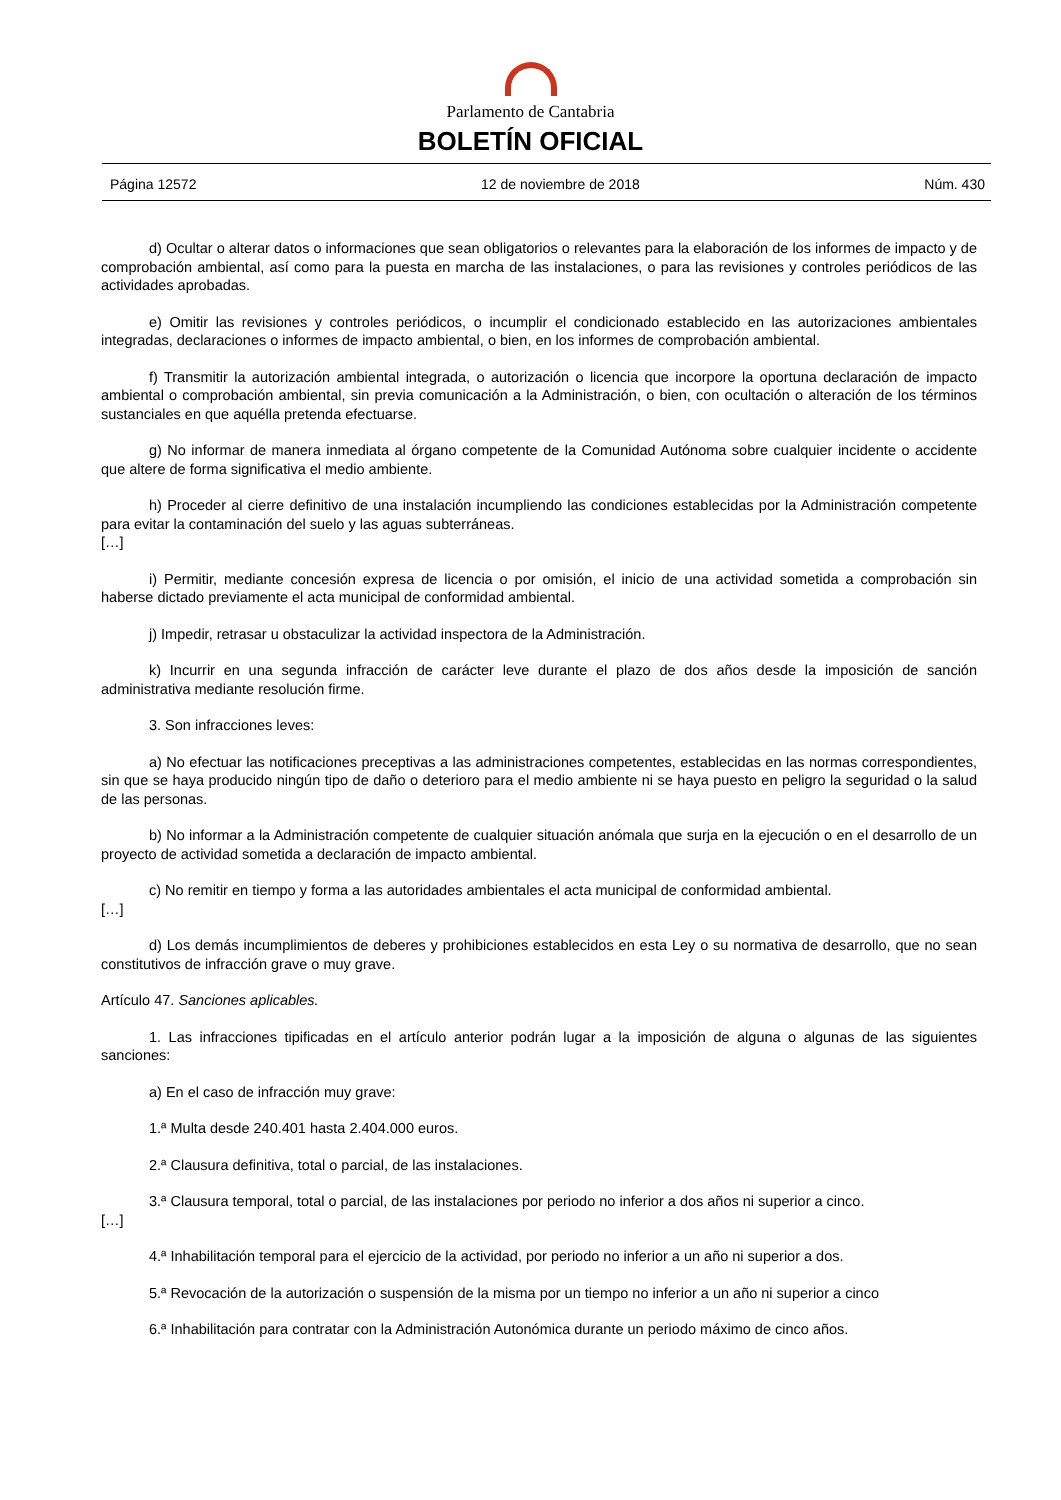Parlamento de Cantabria
BOLETÍN OFICIAL
Página 12572 12 de noviembre de 2018 Núm. 430
d) Ocultar o alterar datos o informaciones que sean obligatorios o relevantes para la elaboración de los informes de impacto y de comprobación ambiental, así como para la puesta en marcha de las instalaciones, o para las revisiones y controles periódicos de las actividades aprobadas.
e) Omitir las revisiones y controles periódicos, o incumplir el condicionado establecido en las autorizaciones ambientales integradas, declaraciones o informes de impacto ambiental, o bien, en los informes de comprobación ambiental.
f) Transmitir la autorización ambiental integrada, o autorización o licencia que incorpore la oportuna declaración de impacto ambiental o comprobación ambiental, sin previa comunicación a la Administración, o bien, con ocultación o alteración de los términos sustanciales en que aquélla pretenda efectuarse.
g) No informar de manera inmediata al órgano competente de la Comunidad Autónoma sobre cualquier incidente o accidente que altere de forma significativa el medio ambiente.
h) Proceder al cierre definitivo de una instalación incumpliendo las condiciones establecidas por la Administración competente para evitar la contaminación del suelo y las aguas subterráneas.
[…]
i) Permitir, mediante concesión expresa de licencia o por omisión, el inicio de una actividad sometida a comprobación sin haberse dictado previamente el acta municipal de conformidad ambiental.
j) Impedir, retrasar u obstaculizar la actividad inspectora de la Administración.
k) Incurrir en una segunda infracción de carácter leve durante el plazo de dos años desde la imposición de sanción administrativa mediante resolución firme.
3. Son infracciones leves:
a) No efectuar las notificaciones preceptivas a las administraciones competentes, establecidas en las normas correspondientes, sin que se haya producido ningún tipo de daño o deterioro para el medio ambiente ni se haya puesto en peligro la seguridad o la salud de las personas.
b) No informar a la Administración competente de cualquier situación anómala que surja en la ejecución o en el desarrollo de un proyecto de actividad sometida a declaración de impacto ambiental.
c) No remitir en tiempo y forma a las autoridades ambientales el acta municipal de conformidad ambiental.
[…]
d) Los demás incumplimientos de deberes y prohibiciones establecidos en esta Ley o su normativa de desarrollo, que no sean constitutivos de infracción grave o muy grave.
Artículo 47. Sanciones aplicables.
1. Las infracciones tipificadas en el artículo anterior podrán lugar a la imposición de alguna o algunas de las siguientes sanciones:
a) En el caso de infracción muy grave:
1.ª Multa desde 240.401 hasta 2.404.000 euros.
2.ª Clausura definitiva, total o parcial, de las instalaciones.
3.ª Clausura temporal, total o parcial, de las instalaciones por periodo no inferior a dos años ni superior a cinco.
[…]
4.ª Inhabilitación temporal para el ejercicio de la actividad, por periodo no inferior a un año ni superior a dos.
5.ª Revocación de la autorización o suspensión de la misma por un tiempo no inferior a un año ni superior a cinco
6.ª Inhabilitación para contratar con la Administración Autonómica durante un periodo máximo de cinco años.